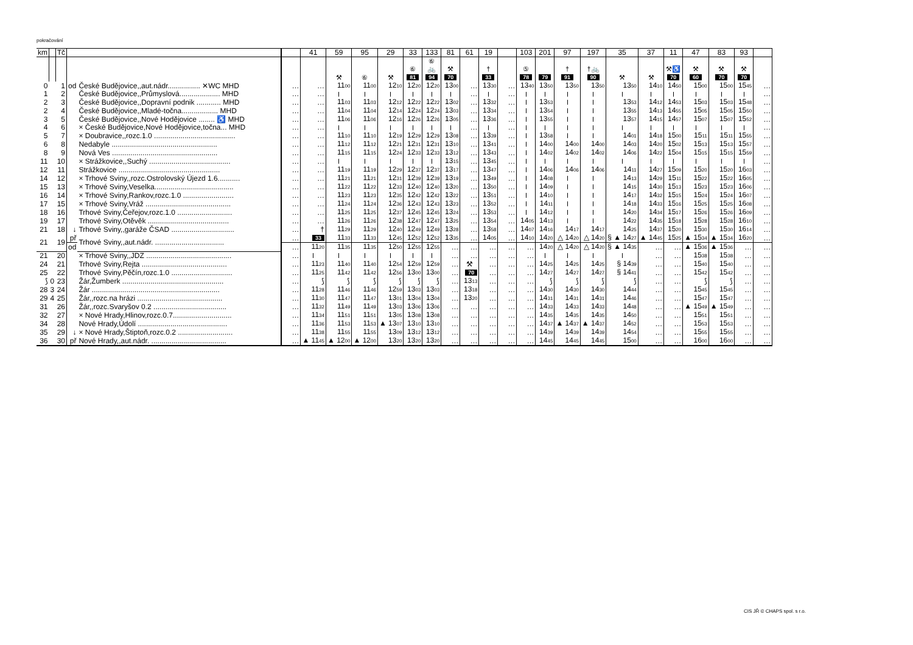pokračování
| km | | Tč | | | | 41 | 59 | 95 | 29 | 33 | 133 | 81 | 61 | 19 | | 103 | 201 | 97 | 197 | 35 | 37 | 11 | 47 | 83 | 93 | |
| --- | --- | --- | --- | --- | --- | --- | --- | --- | --- | --- | --- | --- | --- | --- | --- | --- | --- | --- | --- | --- | --- | --- | --- | --- | --- | --- |
| | | | | | | | ⚒ | ⑥ | ⚒ | ⑥ 81 | ⑥ 🚲 94 | ⚒ 70 | | † 33 | | ⑤ 78 | 79 | † 91 | †🚲 90 | ⚒ | ⚒ | ⚒♿ 70 | ⚒ 60 | ⚒ 70 | ⚒ 70 | |
| 0 | | 1 | od | České Budějovice,,aut.nádr................ ✕WC MHD | … | … | 11 00 | 11 00 | 12 10 | 12 20 | 12 20 | 13 00 | … | 13 30 | … | 13 40 | 13 50 | 13 50 | 13 50 | 13 50 | 14 10 | 14 50 | 15 00 | 15 00 | 15 45 | … |
| 1 | | 2 | | České Budějovice,,Průmyslová.................... MHD | … | … | | | | | | | … | | … | | | | | | | | | | | … |
| 2 | | 3 | | České Budějovice,,Dopravní podnik ............ MHD | … | … | 11 03 | 11 03 | 12 12 | 12 22 | 12 22 | 13 02 | … | 13 32 | … | | 13 53 | | | 13 53 | 14 12 | 14 53 | 15 03 | 15 03 | 15 48 | … |
| 2 | | 4 | | České Budějovice,,Mladé-točna.................. MHD | … | … | 11 04 | 11 04 | 12 14 | 12 24 | 12 24 | 13 03 | … | 13 34 | … | | 13 54 | | | 13 55 | 14 13 | 14 55 | 15 05 | 15 05 | 15 50 | … |
| 3 | | 5 | | České Budějovice,,Nové Hodějovice ........ ♿ MHD | … | … | 11 06 | 11 06 | 12 16 | 12 26 | 12 26 | 13 05 | … | 13 36 | … | | 13 55 | | | 13 57 | 14 15 | 14 57 | 15 07 | 15 07 | 15 52 | … |
| 4 | | 6 | | × České Budějovice,Nové Hodějovice,točna... MHD | … | … | | | | | | | … | | … | | | | | | | | | | | … |
| 5 | | 7 | | × Doubravice,,rozc.1.0 ........................................ | … | … | 11 10 | 11 10 | 12 19 | 12 29 | 12 29 | 13 08 | … | 13 39 | … | | 13 58 | | | 14 01 | 14 18 | 15 00 | 15 11 | 15 11 | 15 55 | … |
| 6 | | 8 | | Nedabyle .................................................... | … | … | 11 12 | 11 12 | 12 21 | 12 31 | 12 31 | 13 10 | … | 13 41 | … | | 14 00 | 14 00 | 14 00 | 14 03 | 14 20 | 15 02 | 15 13 | 15 13 | 15 57 | … |
| 8 | | 9 | | Nová Ves .................................................... | … | … | 11 15 | 11 15 | 12 24 | 12 33 | 12 33 | 13 12 | … | 13 43 | … | | 14 02 | 14 02 | 14 02 | 14 06 | 14 22 | 15 04 | 15 15 | 15 15 | 15 59 | … |
| 11 | | 10 | | × Strážkovice,,Suchý ........................................ | … | … | | | | | | 13 15 | … | 13 45 | … | | | | | | | | | | | … |
| 12 | | 11 | | Strážkovice .................................................. | … | … | 11 19 | 11 19 | 12 29 | 12 37 | 12 37 | 13 17 | … | 13 47 | … | | 14 06 | 14 06 | 14 06 | 14 11 | 14 27 | 15 09 | 15 20 | 15 20 | 16 03 | … |
| 14 | | 12 | | × Trhové Sviny,,rozc.Ostrolovský Újezd 1.6........... | … | … | 11 21 | 11 21 | 12 31 | 12 39 | 12 39 | 13 19 | … | 13 49 | … | | 14 08 | | | 14 13 | 14 29 | 15 11 | 15 22 | 15 22 | 16 05 | … |
| 15 | | 13 | | × Trhové Sviny,Veselka....................................... | … | … | 11 22 | 11 22 | 12 33 | 12 40 | 12 40 | 13 20 | … | 13 50 | … | | 14 09 | | | 14 15 | 14 30 | 15 13 | 15 23 | 15 23 | 16 06 | … |
| 16 | | 14 | | × Trhové Sviny,Rankov,rozc.1.0 ......................... | … | … | 11 23 | 11 23 | 12 35 | 12 42 | 12 42 | 13 22 | … | 13 51 | … | | 14 10 | | | 14 17 | 14 32 | 15 15 | 15 24 | 15 24 | 16 07 | … |
| 17 | | 15 | | × Trhové Sviny,Vráž .......................................... | … | … | 11 24 | 11 24 | 12 36 | 12 43 | 12 43 | 13 23 | … | 13 52 | … | | 14 11 | | | 14 18 | 14 33 | 15 16 | 15 25 | 15 25 | 16 08 | … |
| 18 | | 16 | | Trhové Sviny,Čeřejov,rozc.1.0 ........................... | … | … | 11 25 | 11 25 | 12 37 | 12 45 | 12 45 | 13 24 | … | 13 53 | … | | 14 12 | | | 14 20 | 14 34 | 15 17 | 15 26 | 15 26 | 16 09 | … |
| 19 | | 17 | | Trhové Sviny,Otěvěk ........................................ | … | … | 11 26 | 11 26 | 12 38 | 12 47 | 12 47 | 13 25 | … | 13 54 | … | 14 05 | 14 13 | | | 14 22 | 14 35 | 15 18 | 15 28 | 15 28 | 16 10 | … |
| 21 | | 18 | ↓ | Trhové Sviny,,garáže ČSAD ............................... | … | † | 11 29 | 11 29 | 12 40 | 12 49 | 12 49 | 13 28 | … | 13 58 | … | 14 07 | 14 16 | 14 17 | 14 17 | 14 25 | 14 37 | 15 20 | 15 30 | 15 30 | 16 14 | … |
| 21 | | 19 | př | Trhové Sviny,,aut.nádr. .................................. | … | 33 | 11 33 | 11 33 | 12 45 | 12 52 | 12 52 | 13 35 | … | 14 05 | … | 14 10 | 14 20 | △ 14 20 | △ 14 20 | § ▲ 14 27 | ▲ 14 45 | 15 25 | ▲ 15 34 | ▲ 15 34 | 16 20 | … |
| | | | od | | … | 11 20 | 11 35 | 11 35 | 12 50 | 12 55 | 12 55 | … | … | … | … | … | 14 20 | △ 14 20 | △ 14 20 | § ▲ 14 35 | … | … | ▲ 15 36 | ▲ 15 36 | … | … |
| 21 | | 20 | | × Trhové Sviny,,JDZ .......................................... | … | | | | | | | … | … | … | … | … | | | | | … | … | 15 38 | 15 38 | … | … |
| 24 | | 21 | | Trhové Sviny,Rejta .......................................... | … | 11 23 | 11 40 | 11 40 | 12 54 | 12 59 | 12 59 | … | ⚒ | … | … | … | 14 25 | 14 25 | 14 25 | § 14 39 | … | … | 15 40 | 15 40 | … | … |
| 25 | | 22 | | Trhové Sviny,Pěčín,rozc.1.0 .............................. | … | 11 25 | 11 42 | 11 42 | 12 56 | 13 00 | 13 00 | … | 70 | … | … | … | 14 27 | 14 27 | 14 27 | § 14 41 | … | … | 15 42 | 15 42 | … | … |
| ⟆ | 0 | 23 | | Žár,Žumberk .................................................. | … | ⟆ | ⟆ | ⟆ | ⟆ | ⟆ | ⟆ | … | 13 13 | … | … | … | ⟆ | ⟆ | ⟆ | ⟆ | … | … | ⟆ | ⟆ | … | … |
| 28 | 3 | 24 | | Žár ............................................................... | … | 11 28 | 11 46 | 11 46 | 12 59 | 13 03 | 13 03 | … | 13 18 | … | … | … | 14 30 | 14 30 | 14 30 | 14 44 | … | … | 15 45 | 15 45 | … | … |
| 29 | 4 | 25 | | Žár,,rozc.na hrázi .......................................... | … | 11 30 | 11 47 | 11 47 | 13 01 | 13 04 | 13 04 | … | 13 20 | … | … | … | 14 31 | 14 31 | 14 31 | 14 46 | … | … | 15 47 | 15 47 | … | … |
| 31 | | 26 | | Žár,,rozc.Svaryšov 0.2 .................................... | … | 11 32 | 11 49 | 11 49 | 13 03 | 13 06 | 13 06 | … | … | … | … | … | 14 33 | 14 33 | 14 33 | 14 48 | … | … | ▲ 15 49 | ▲ 15 49 | … | … |
| 32 | | 27 | | × Nové Hrady,Hlinov,rozc.0.7............................. | … | 11 34 | 11 51 | 11 51 | 13 05 | 13 08 | 13 08 | … | … | … | … | … | 14 35 | 14 35 | 14 35 | 14 50 | … | … | 15 51 | 15 51 | … | … |
| 34 | | 28 | | Nové Hrady,Údolí ............................................ | … | 11 36 | 11 53 | 11 53 | ▲ 13 07 | 13 10 | 13 10 | … | … | … | … | … | 14 37 | ▲ 14 37 | ▲ 14 37 | 14 52 | … | … | 15 53 | 15 53 | … | … |
| 35 | | 29 | ↓ | × Nové Hrady,Štiptoň,rozc.0.2 ........................... | … | 11 38 | 11 55 | 11 55 | 13 09 | 13 12 | 13 12 | … | … | … | … | … | 14 39 | 14 39 | 14 39 | 14 54 | … | … | 15 55 | 15 55 | … | … |
| 36 | | 30 | př | Nové Hrady,,aut.nádr. ..................................... | … | ▲ 11 45 | ▲ 12 00 | ▲ 12 00 | 13 20 | 13 20 | 13 20 | … | … | … | … | … | 14 45 | 14 45 | 14 45 | 15 00 | … | … | 16 00 | 16 00 | … | … |
CIS JŘ © CHAPS spol. s r.o.